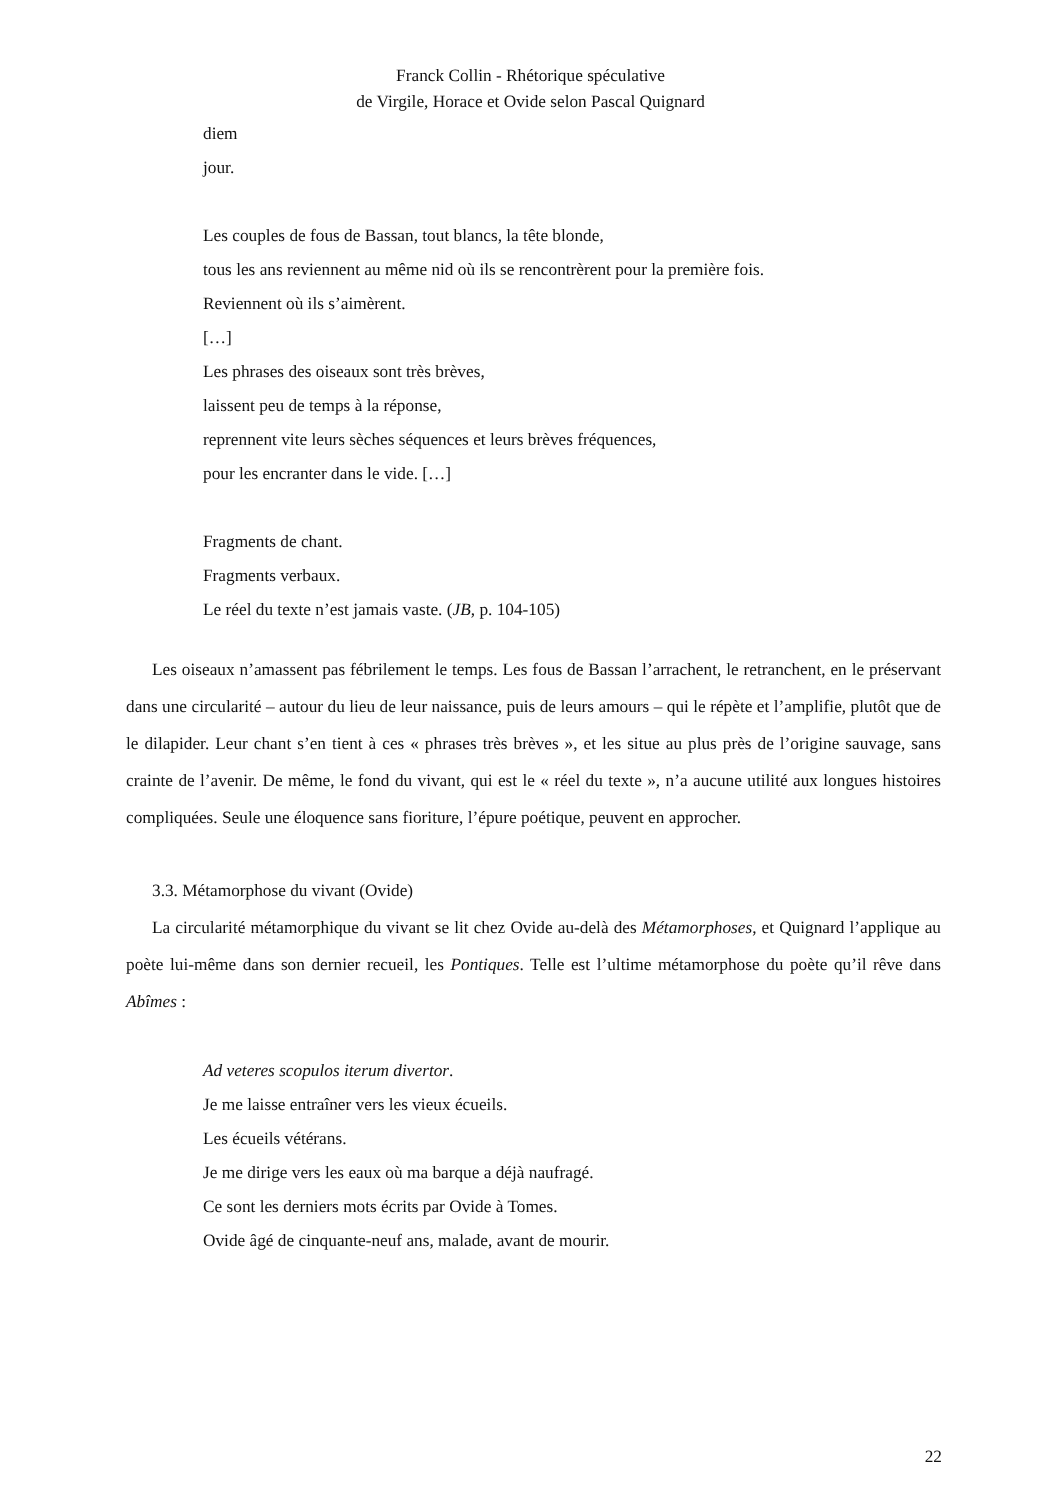Franck Collin - Rhétorique spéculative
de Virgile, Horace et Ovide selon Pascal Quignard
diem
jour.
Les couples de fous de Bassan, tout blancs, la tête blonde,
tous les ans reviennent au même nid où ils se rencontrèrent pour la première fois.
Reviennent où ils s’aimèrent.
[…]
Les phrases des oiseaux sont très brèves,
laissent peu de temps à la réponse,
reprennent vite leurs sèches séquences et leurs brèves fréquences,
pour les encranter dans le vide. […]
Fragments de chant.
Fragments verbaux.
Le réel du texte n’est jamais vaste. (JB, p. 104-105)
Les oiseaux n’amassent pas fébrilement le temps. Les fous de Bassan l’arrachent, le retranchent, en le préservant dans une circularité – autour du lieu de leur naissance, puis de leurs amours – qui le répète et l’amplifie, plutôt que de le dilapider. Leur chant s’en tient à ces « phrases très brèves », et les situe au plus près de l’origine sauvage, sans crainte de l’avenir. De même, le fond du vivant, qui est le « réel du texte », n’a aucune utilité aux longues histoires compliquées. Seule une éloquence sans fioriture, l’épure poétique, peuvent en approcher.
3.3. Métamorphose du vivant (Ovide)
La circularité métamorphique du vivant se lit chez Ovide au-delà des Métamorphoses, et Quignard l’applique au poète lui-même dans son dernier recueil, les Pontiques. Telle est l’ultime métamorphose du poète qu’il rêve dans Abîmes :
Ad veteres scopulos iterum divertor.
Je me laisse entraîner vers les vieux écueils.
Les écueils vétérans.
Je me dirige vers les eaux où ma barque a déjà naufragé.
Ce sont les derniers mots écrits par Ovide à Tomes.
Ovide âgé de cinquante-neuf ans, malade, avant de mourir.
22